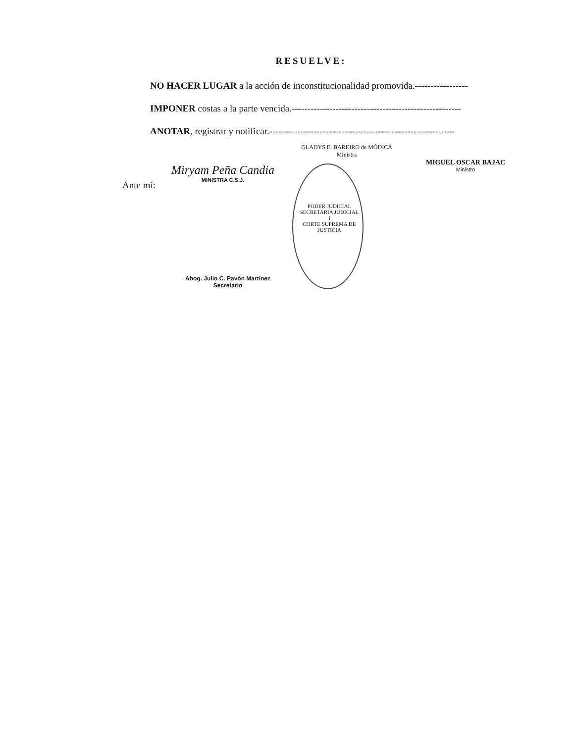RESUELVE:
NO HACER LUGAR a la acción de inconstitucionalidad promovida.-----------------
IMPONER costas a la parte vencida.------------------------------------------------------
ANOTAR, registrar y notificar.-----------------------------------------------------------
Miryam Peña Candia
MINISTRA C.S.J.
GLADYS E. BAREIRO de MÓDICA
Ministra
MIGUEL OSCAR BAJAC
Ministro
Ante mí:
PODER JUDICIAL
SECRETARIA JUDICIAL I
CORTE SUPREMA DE JUSTICIA
Abog. Julio C. Pavón Martínez
Secretario